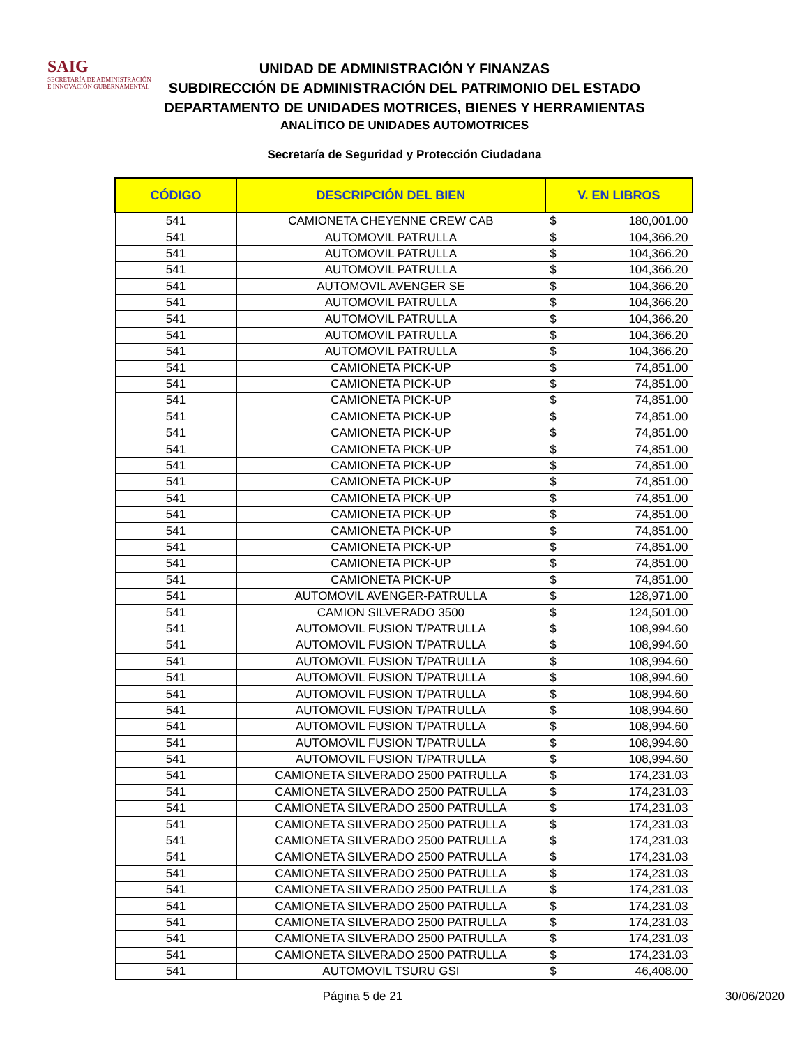SAIG
SECRETARÍA DE ADMINISTRACIÓN
E INNOVACIÓN GUBERNAMENTAL
UNIDAD DE ADMINISTRACIÓN Y FINANZAS
SUBDIRECCIÓN DE ADMINISTRACIÓN DEL PATRIMONIO DEL ESTADO
DEPARTAMENTO DE UNIDADES MOTRICES, BIENES Y HERRAMIENTAS
ANALÍTICO DE UNIDADES AUTOMOTRICES
Secretaría de Seguridad y Protección Ciudadana
| CÓDIGO | DESCRIPCIÓN DEL BIEN | V. EN LIBROS | |
| --- | --- | --- | --- |
| 541 | CAMIONETA CHEYENNE CREW CAB | $ | 180,001.00 |
| 541 | AUTOMOVIL PATRULLA | $ | 104,366.20 |
| 541 | AUTOMOVIL PATRULLA | $ | 104,366.20 |
| 541 | AUTOMOVIL PATRULLA | $ | 104,366.20 |
| 541 | AUTOMOVIL AVENGER SE | $ | 104,366.20 |
| 541 | AUTOMOVIL PATRULLA | $ | 104,366.20 |
| 541 | AUTOMOVIL PATRULLA | $ | 104,366.20 |
| 541 | AUTOMOVIL PATRULLA | $ | 104,366.20 |
| 541 | AUTOMOVIL PATRULLA | $ | 104,366.20 |
| 541 | CAMIONETA PICK-UP | $ | 74,851.00 |
| 541 | CAMIONETA PICK-UP | $ | 74,851.00 |
| 541 | CAMIONETA PICK-UP | $ | 74,851.00 |
| 541 | CAMIONETA PICK-UP | $ | 74,851.00 |
| 541 | CAMIONETA PICK-UP | $ | 74,851.00 |
| 541 | CAMIONETA PICK-UP | $ | 74,851.00 |
| 541 | CAMIONETA PICK-UP | $ | 74,851.00 |
| 541 | CAMIONETA PICK-UP | $ | 74,851.00 |
| 541 | CAMIONETA PICK-UP | $ | 74,851.00 |
| 541 | CAMIONETA PICK-UP | $ | 74,851.00 |
| 541 | CAMIONETA PICK-UP | $ | 74,851.00 |
| 541 | CAMIONETA PICK-UP | $ | 74,851.00 |
| 541 | CAMIONETA PICK-UP | $ | 74,851.00 |
| 541 | CAMIONETA PICK-UP | $ | 74,851.00 |
| 541 | AUTOMOVIL AVENGER-PATRULLA | $ | 128,971.00 |
| 541 | CAMION SILVERADO 3500 | $ | 124,501.00 |
| 541 | AUTOMOVIL FUSION T/PATRULLA | $ | 108,994.60 |
| 541 | AUTOMOVIL FUSION T/PATRULLA | $ | 108,994.60 |
| 541 | AUTOMOVIL FUSION T/PATRULLA | $ | 108,994.60 |
| 541 | AUTOMOVIL FUSION T/PATRULLA | $ | 108,994.60 |
| 541 | AUTOMOVIL FUSION T/PATRULLA | $ | 108,994.60 |
| 541 | AUTOMOVIL FUSION T/PATRULLA | $ | 108,994.60 |
| 541 | AUTOMOVIL FUSION T/PATRULLA | $ | 108,994.60 |
| 541 | AUTOMOVIL FUSION T/PATRULLA | $ | 108,994.60 |
| 541 | AUTOMOVIL FUSION T/PATRULLA | $ | 108,994.60 |
| 541 | CAMIONETA SILVERADO 2500 PATRULLA | $ | 174,231.03 |
| 541 | CAMIONETA SILVERADO 2500 PATRULLA | $ | 174,231.03 |
| 541 | CAMIONETA SILVERADO 2500 PATRULLA | $ | 174,231.03 |
| 541 | CAMIONETA SILVERADO 2500 PATRULLA | $ | 174,231.03 |
| 541 | CAMIONETA SILVERADO 2500 PATRULLA | $ | 174,231.03 |
| 541 | CAMIONETA SILVERADO 2500 PATRULLA | $ | 174,231.03 |
| 541 | CAMIONETA SILVERADO 2500 PATRULLA | $ | 174,231.03 |
| 541 | CAMIONETA SILVERADO 2500 PATRULLA | $ | 174,231.03 |
| 541 | CAMIONETA SILVERADO 2500 PATRULLA | $ | 174,231.03 |
| 541 | CAMIONETA SILVERADO 2500 PATRULLA | $ | 174,231.03 |
| 541 | CAMIONETA SILVERADO 2500 PATRULLA | $ | 174,231.03 |
| 541 | CAMIONETA SILVERADO 2500 PATRULLA | $ | 174,231.03 |
| 541 | AUTOMOVIL TSURU GSI | $ | 46,408.00 |
Página 5 de 21 30/06/2020